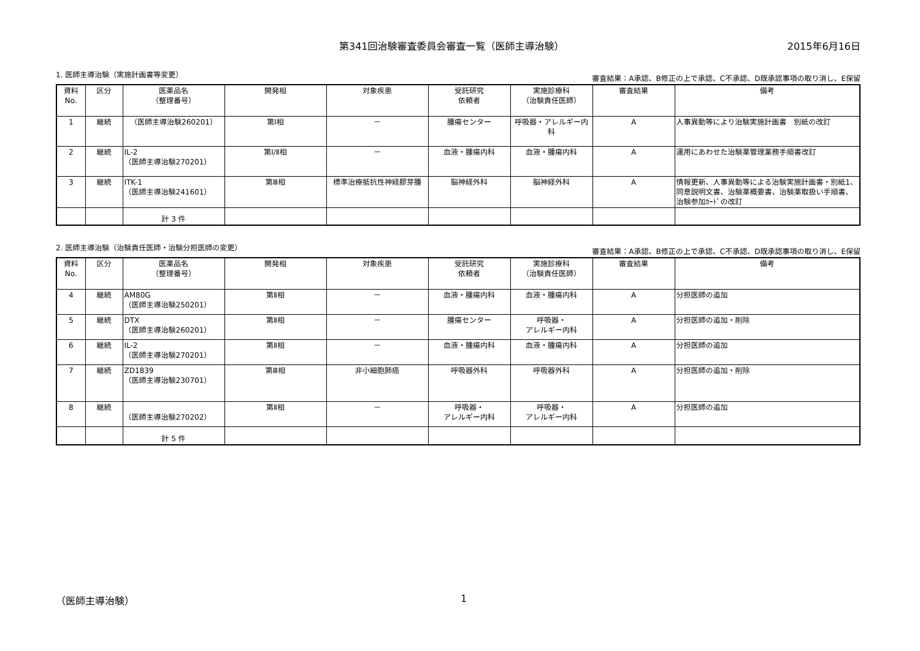第341回治験審査委員会審査一覧（医師主導治験） 2015年6月16日
1. 医師主導治験（実施計画書等変更） 審査結果：A承認、B修正の上で承認、C不承認、D既承認事項の取り消し、E保留
| 資料 No. | 区分 | 医薬品名 （整理番号） | 開発相 | 対象疾患 | 受託研究 依頼者 | 実施診療科 （治験責任医師） | 審査結果 | 備考 |
| --- | --- | --- | --- | --- | --- | --- | --- | --- |
| 1 | 継続 | （医師主導治験260201） | 第Ⅰ相 | － | 腫瘍センター | 呼吸器・アレルギー内科 | A | 人事異動等により治験実施計画書 別紙の改訂 |
| 2 | 継続 | IL-2 （医師主導治験270201） | 第Ⅰ/Ⅱ相 | － | 血液・腫瘍内科 | 血液・腫瘍内科 | A | 運用にあわせた治験薬管理業務手順書改訂 |
| 3 | 継続 | ITK-1 （医師主導治験241601） | 第Ⅲ相 | 標準治療抵抗性神経膠芽腫 | 脳神経外科 | 脳神経外科 | A | 情報更新、人事異動等による治験実施計画書・別紙1、同意説明文書、治験薬概要書、治験薬取扱い手順書、治験参加ｶｰﾄﾞの改訂 |
| | | 計 3 件 | | | | | | |
2. 医師主導治験（治験責任医師・治験分担医師の変更） 審査結果：A承認、B修正の上で承認、C不承認、D既承認事項の取り消し、E保留
| 資料 No. | 区分 | 医薬品名 （整理番号） | 開発相 | 対象疾患 | 受託研究 依頼者 | 実施診療科 （治験責任医師） | 審査結果 | 備考 |
| --- | --- | --- | --- | --- | --- | --- | --- | --- |
| 4 | 継続 | AM80G （医師主導治験250201） | 第Ⅱ相 | － | 血液・腫瘍内科 | 血液・腫瘍内科 | A | 分担医師の追加 |
| 5 | 継続 | DTX （医師主導治験260201） | 第Ⅱ相 | － | 腫瘍センター | 呼吸器・ アレルギー内科 | A | 分担医師の追加・削除 |
| 6 | 継続 | IL-2 （医師主導治験270201） | 第Ⅱ相 | － | 血液・腫瘍内科 | 血液・腫瘍内科 | A | 分担医師の追加 |
| 7 | 継続 | ZD1839 （医師主導治験230701） | 第Ⅲ相 | 非小細胞肺癌 | 呼吸器外科 | 呼吸器外科 | A | 分担医師の追加・削除 |
| 8 | 継続 | （医師主導治験270202） | 第Ⅱ相 | － | 呼吸器・ アレルギー内科 | 呼吸器・ アレルギー内科 | A | 分担医師の追加 |
| | | 計 5 件 | | | | | | |
（医師主導治験） 1